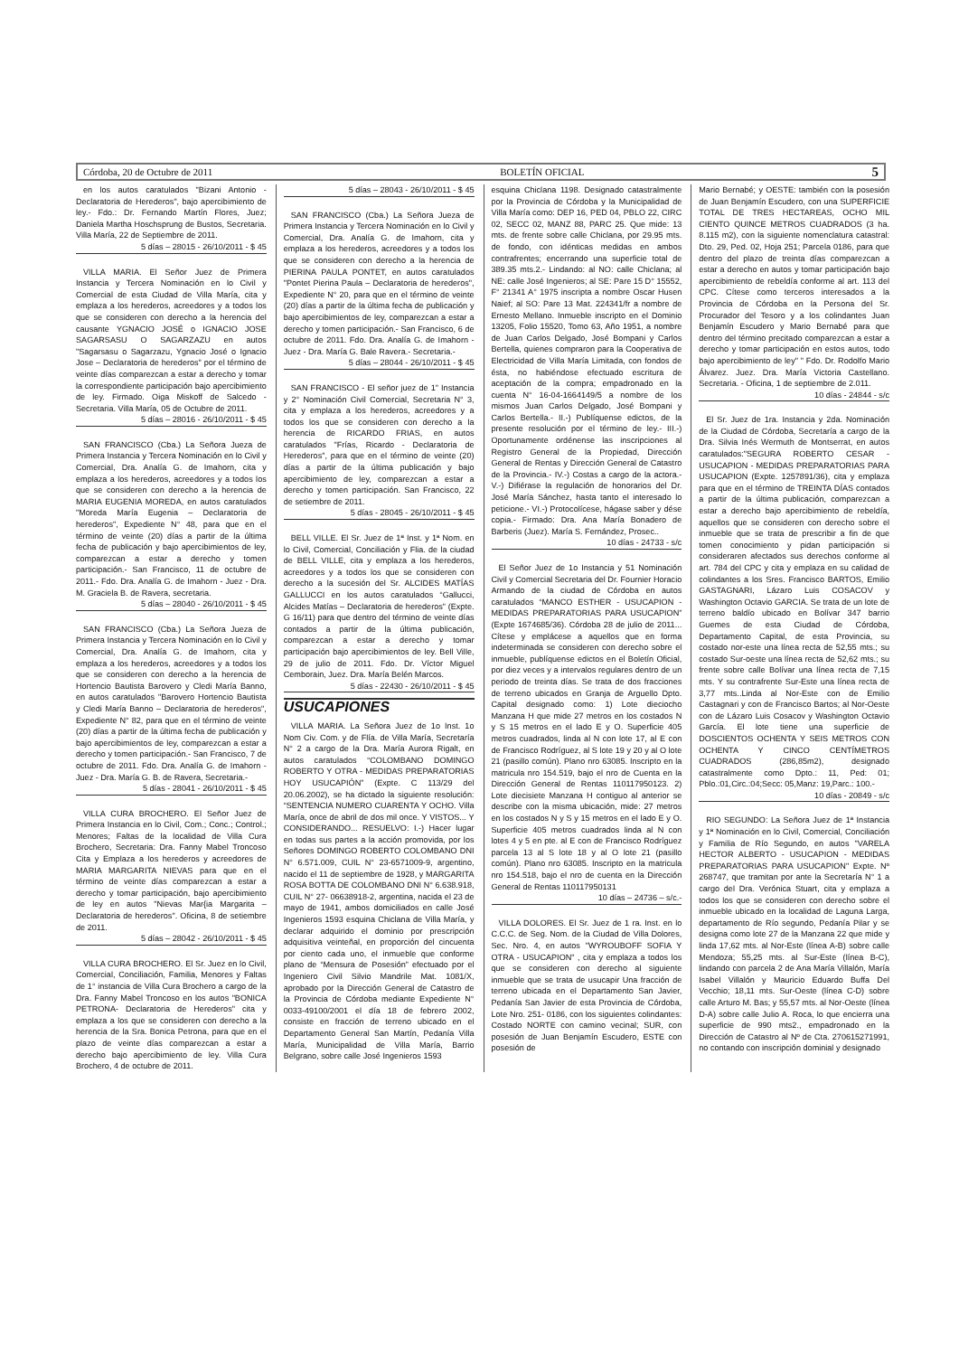Córdoba, 20 de Octubre de 2011 BOLETÍN OFICIAL 5
en los autos caratulados "Bizani Antonio - Declaratoria de Herederos", bajo apercibimiento de ley.- Fdo.: Dr. Fernando Martín Flores, Juez; Daniela Martha Hoschsprung de Bustos, Secretaria. Villa María, 22 de Septiembre de 2011.
5 días – 28015 - 26/10/2011 - $ 45
VILLA MARIA. El Señor Juez de Primera Instancia y Tercera Nominación en lo Civil y Comercial de esta Ciudad de Villa María, cita y emplaza a los herederos, acreedores y a todos los que se consideren con derecho a la herencia del causante YGNACIO JOSÉ o IGNACIO JOSE SAGARSASU O SAGARZAZU en autos "Sagarsasu o Sagarzazu, Ygnacio José o Ignacio Jose – Declaratoria de herederos" por el término de veinte días comparezcan a estar a derecho y tomar la correspondiente participación bajo apercibimiento de ley. Firmado. Oiga Miskoff de Salcedo - Secretaria. Villa María, 05 de Octubre de 2011.
5 días – 28016 - 26/10/2011 - $ 45
SAN FRANCISCO (Cba.) La Señora Jueza de Primera Instancia y Tercera Nominación en lo Civil y Comercial, Dra. Analía G. de Imahorn, cita y emplaza a los herederos, acreedores y a todos los que se consideren con derecho a la herencia de MARIA EUGENIA MOREDA, en autos caratulados "Moreda María Eugenia – Declaratoria de herederos", Expediente N° 48, para que en el término de veinte (20) días a partir de la última fecha de publicación y bajo apercibimientos de ley, comparezcan a estar a derecho y tomen participación.- San Francisco, 11 de octubre de 2011.- Fdo. Dra. Analía G. de Imahorn - Juez - Dra. M. Graciela B. de Ravera, secretaria.
5 días – 28040 - 26/10/2011 - $ 45
SAN FRANCISCO (Cba.) La Señora Jueza de Primera Instancia y Tercera Nominación en lo Civil y Comercial, Dra. Analía G. de Imahorn, cita y emplaza a los herederos, acreedores y a todos los que se consideren con derecho a la herencia de Hortencio Bautista Barovero y Cledi María Banno, en autos caratulados "Barovero Hortencio Bautista y Cledi María Banno – Declaratoria de herederos", Expediente N° 82, para que en el término de veinte (20) días a partir de la última fecha de publicación y bajo apercibimientos de ley, comparezcan a estar a derecho y tomen participación.- San Francisco, 7 de octubre de 2011. Fdo. Dra. Analía G. de Imahorn - Juez - Dra. María G. B. de Ravera, Secretaria.-
5 días - 28041 - 26/10/2011 - $ 45
VILLA CURA BROCHERO. El Señor Juez de Primera Instancia en lo Civil, Com.; Conc.; Control.; Menores; Faltas de la localidad de Villa Cura Brochero, Secretaria: Dra. Fanny Mabel Troncoso Cita y Emplaza a los herederos y acreedores de MARIA MARGARITA NIEVAS para que en el término de veinte días comparezcan a estar a derecho y tomar participación, bajo apercibimiento de ley en autos "Nievas Mar{ia Margarita – Declaratoria de herederos". Oficina, 8 de setiembre de 2011.
5 días – 28042 - 26/10/2011 - $ 45
VILLA CURA BROCHERO. El Sr. Juez en lo Civil, Comercial, Conciliación, Familia, Menores y Faltas de 1° instancia de Villa Cura Brochero a cargo de la Dra. Fanny Mabel Troncoso en los autos "BONICA PETRONA- Declaratoria de Herederos" cita y emplaza a los que se consideren con derecho a la herencia de la Sra. Bonica Petrona, para que en el plazo de veinte días comparezcan a estar a derecho bajo apercibimiento de ley. Villa Cura Brochero, 4 de octubre de 2011.
5 días – 28043 - 26/10/2011 - $ 45
SAN FRANCISCO (Cba.) La Señora Jueza de Primera Instancia y Tercera Nominación en lo Civil y Comercial, Dra. Analía G. de Imahorn, cita y emplaza a los herederos, acreedores y a todos los que se consideren con derecho a la herencia de PIERINA PAULA PONTET, en autos caratulados "Pontet Pierina Paula – Declaratoria de herederos", Expediente N° 20, para que en el término de veinte (20) días a partir de la última fecha de publicación y bajo apercibimientos de ley, comparezcan a estar a derecho y tomen participación.- San Francisco, 6 de octubre de 2011. Fdo. Dra. Analía G. de Imahorn - Juez - Dra. María G. Bale Ravera.- Secretaria.-
5 días – 28044 - 26/10/2011 - $ 45
SAN FRANCISCO - El señor juez de 1" Instancia y 2° Nominación Civil Comercial, Secretaria N° 3, cita y emplaza a los herederos, acreedores y a todos los que se consideren con derecho a la herencia de RICARDO FRIAS, en autos caratulados "Frías, Ricardo - Declaratoria de Herederos", para que en el término de veinte (20) días a partir de la última publicación y bajo apercibimiento de ley, comparezcan a estar a derecho y tomen participación. San Francisco, 22 de setiembre de 2011.
5 días - 28045 - 26/10/2011 - $ 45
BELL VILLE. El Sr. Juez de 1ª Inst. y 1ª Nom. en lo Civil, Comercial, Conciliación y Flia. de la ciudad de BELL VILLE, cita y emplaza a los herederos, acreedores y a todos los que se consideren con derecho a la sucesión del Sr. ALCIDES MATÍAS GALLUCCI en los autos caratulados “Gallucci, Alcides Matías – Declaratoria de herederos” (Expte. G 16/11) para que dentro del término de veinte días contados a partir de la última publicación, comparezcan a estar a derecho y tomar participación bajo apercibimientos de ley. Bell Ville, 29 de julio de 2011. Fdo. Dr. Víctor Miguel Cemborain, Juez. Dra. María Belén Marcos.
5 días - 22430 - 26/10/2011 - $ 45
USUCAPIONES
VILLA MARIA. La Señora Juez de 1o Inst. 1o Nom Civ. Com. y de Flía. de Villa María, Secretaría N° 2 a cargo de la Dra. María Aurora Rigalt, en autos caratulados “COLOMBANO DOMINGO ROBERTO Y OTRA - MEDIDAS PREPARATORIAS HOY USUCAPIÓN” (Expte. C 113/29 del 20.06.2002), se ha dictado la siguiente resolución: “SENTENCIA NUMERO CUARENTA Y OCHO. Villa María, once de abril de dos mil once. Y VISTOS... Y CONSIDERANDO... RESUELVO: I.-) Hacer lugar en todas sus partes a la acción promovida, por los Señores DOMINGO ROBERTO COLOMBANO DNI N° 6.571.009, CUIL N° 23-6571009-9, argentino, nacido el 11 de septiembre de 1928, y MARGARITA ROSA BOTTA DE COLOMBANO DNI N° 6.638.918, CUIL N° 27- 06638918-2, argentina, nacida el 23 de mayo de 1941, ambos domiciliados en calle José Ingenieros 1593 esquina Chiclana de Villa María, y declarar adquirido el dominio por prescripción adquisitiva veinteñal, en proporción del cincuenta por ciento cada uno, el inmueble que conforme plano de “Mensura de Posesión” efectuado por el Ingeniero Civil Silvio Mandrile Mat. 1081/X, aprobado por la Dirección General de Catastro de la Provincia de Córdoba mediante Expediente N° 0033-49100/2001 el día 18 de febrero 2002, consiste en fracción de terreno ubicado en el Departamento General San Martín, Pedanía Villa María, Municipalidad de Villa María, Barrio Belgrano, sobre calle José Ingenieros 1593
esquina Chiclana 1198. Designado catastralmente por la Provincia de Córdoba y la Municipalidad de Villa María como: DEP 16, PED 04, PBLO 22, CIRC 02, SECC 02, MANZ 88, PARC 25. Que mide: 13 mts. de frente sobre calle Chiclana, por 29.95 mts. de fondo, con idénticas medidas en ambos contrafrentes; encerrando una superficie total de 389.35 mts.2.- Lindando: al NO: calle Chiclana; al NE: calle José Ingenieros; al SE: Pare 15 D° 15552, F° 21341 A° 1975 inscripta a nombre Oscar Husen Naief; al SO: Pare 13 Mat. 224341/fr a nombre de Ernesto Mellano. Inmueble inscripto en el Dominio 13205, Folio 15520, Tomo 63, Año 1951, a nombre de Juan Carlos Delgado, José Bompani y Carlos Bertella, quienes compraron para la Cooperativa de Electricidad de Villa María Limitada, con fondos de ésta, no habiéndose efectuado escritura de aceptación de la compra; empadronado en la cuenta N° 16-04-1664149/5 a nombre de los mismos Juan Carlos Delgado, José Bompani y Carlos Bertella.- II.-) Publíquense edictos, de la presente resolución por el término de ley.- III.-) Oportunamente ordénense las inscripciones al Registro General de la Propiedad, Dirección General de Rentas y Dirección General de Catastro de la Provincia.- IV.-) Costas a cargo de la actora.- V.-) Difiérase la regulación de honorarios del Dr. José María Sánchez, hasta tanto el interesado lo peticione.- VI.-) Protocolícese, hágase saber y dése copia.- Firmado: Dra. Ana María Bonadero de Barberis (Juez). María S. Fernández, Prosec..
10 días - 24733 - s/c
El Señor Juez de 1o Instancia y 51 Nominación Civil y Comercial Secretaria del Dr. Fournier Horacio Armando de la ciudad de Córdoba en autos caratulados “MANCO ESTHER - USUCAPION - MEDIDAS PREPARATORIAS PARA USUCAPION” (Expte 1674685/36). Córdoba 28 de julio de 2011... Cítese y emplácese a aquellos que en forma indeterminada se consideren con derecho sobre el inmueble, publíquense edictos en el Boletín Oficial, por diez veces y a intervalos regulares dentro de un periodo de treinta días. Se trata de dos fracciones de terreno ubicados en Granja de Arguello Dpto. Capital designado como: 1) Lote dieciocho Manzana H que mide 27 metros en los costados N y S 15 metros en el lado E y O. Superficie 405 metros cuadrados, linda al N con lote 17, al E con de Francisco Rodríguez, al S lote 19 y 20 y al O lote 21 (pasillo común). Plano nro 63085. Inscripto en la matricula nro 154.519, bajo el nro de Cuenta en la Dirección General de Rentas 110117950123. 2) Lote diecisiete Manzana H contiguo al anterior se describe con la misma ubicación, mide: 27 metros en los costados N y S y 15 metros en el lado E y O. Superficie 405 metros cuadrados linda al N con lotes 4 y 5 en pte. al E con de Francisco Rodríguez parcela 13 al S lote 18 y al O lote 21 (pasillo común). Plano nro 63085. Inscripto en la matricula nro 154.518, bajo el nro de cuenta en la Dirección General de Rentas 110117950131
10 días – 24736 – s/c.-
VILLA DOLORES. El Sr. Juez de 1 ra. Inst. en lo C.C.C. de Seg. Nom. de la Ciudad de Villa Dolores, Sec. Nro. 4, en autos "WYROUBOFF SOFIA Y OTRA - USUCAPION" , cita y emplaza a todos los que se consideren con derecho al siguiente inmueble que se trata de usucapir Una fracción de terreno ubicada en el Departamento San Javier, Pedanía San Javier de esta Provincia de Córdoba, Lote Nro. 251- 0186, con los siguientes colindantes: Costado NORTE con camino vecinal; SUR, con posesión de Juan Benjamín Escudero, ESTE con posesión de
Mario Bernabé; y OESTE: también con la posesión de Juan Benjamín Escudero, con una SUPERFICIE TOTAL DE TRES HECTAREAS, OCHO MIL CIENTO QUINCE METROS CUADRADOS (3 ha. 8.115 m2), con la siguiente nomenclatura catastral: Dto. 29, Ped. 02, Hoja 251; Parcela 0186, para que dentro del plazo de treinta días comparezcan a estar a derecho en autos y tomar participación bajo apercibimiento de rebeldía conforme al art. 113 del CPC. Cítese como terceros interesados a la Provincia de Córdoba en la Persona del Sr. Procurador del Tesoro y a los colindantes Juan Benjamín Escudero y Mario Bernabé para que dentro del término precitado comparezcan a estar a derecho y tomar participación en estos autos, todo bajo apercibimiento de ley" " Fdo. Dr. Rodolfo Mario Álvarez. Juez. Dra. María Victoria Castellano. Secretaria. - Oficina, 1 de septiembre de 2.011.
10 días - 24844 - s/c
El Sr. Juez de 1ra. Instancia y 2da. Nominación de la Ciudad de Córdoba, Secretaría a cargo de la Dra. Silvia Inés Wermuth de Montserrat, en autos caratulados:"SEGURA ROBERTO CESAR - USUCAPION - MEDIDAS PREPARATORIAS PARA USUCAPION (Expte. 1257891/36), cita y emplaza para que en el término de TREINTA DÍAS contados a partir de la última publicación, comparezcan a estar a derecho bajo apercibimiento de rebeldía, aquellos que se consideren con derecho sobre el inmueble que se trata de prescribir a fin de que tomen conocimiento y pidan participación si consideraren afectados sus derechos conforme al art. 784 del CPC y cita y emplaza en su calidad de colindantes a los Sres. Francisco BARTOS, Emilio GASTAGNARI, Lázaro Luis COSACOV y Washington Octavio GARCIA. Se trata de un lote de terreno baldío ubicado en Bolívar 347 barrio Guemes de esta Ciudad de Córdoba, Departamento Capital, de esta Provincia, su costado nor-este una línea recta de 52,55 mts.; su costado Sur-oeste una línea recta de 52,62 mts.; su frente sobre calle Bolívar una línea recta de 7,15 mts. Y su contrafrente Sur-Este una línea recta de 3,77 mts..Linda al Nor-Este con de Emilio Castagnari y con de Francisco Bartos; al Nor-Oeste con de Lázaro Luis Cosacov y Washington Octavio García. El lote tiene una superficie de DOSCIENTOS OCHENTA Y SEIS METROS CON OCHENTA Y CINCO CENTÍMETROS CUADRADOS (286,85m2), designado catastralmente como Dpto.: 11, Ped: 01; Pblo.:01,Circ.:04;Secc: 05,Manz: 19,Parc.: 100.-
10 días - 20849 - s/c
RIO SEGUNDO: La Señora Juez de 1ª Instancia y 1ª Nominación en lo Civil, Comercial, Conciliación y Familia de Río Segundo, en autos "VARELA HECTOR ALBERTO - USUCAPION - MEDIDAS PREPARATORIAS PARA USUCAPION" Expte. Nº 268747, que tramitan por ante la Secretaría N° 1 a cargo del Dra. Verónica Stuart, cita y emplaza a todos los que se consideren con derecho sobre el inmueble ubicado en la localidad de Laguna Larga, departamento de Río segundo, Pedanía Pilar y se designa como lote 27 de la Manzana 22 que mide y linda 17,62 mts. al Nor-Este (línea A-B) sobre calle Mendoza; 55,25 mts. al Sur-Este (línea B-C), lindando con parcela 2 de Ana María Villalón, María Isabel Villalón y Mauricio Eduardo Buffa Del Vecchio; 18,11 mts. Sur-Oeste (línea C-D) sobre calle Arturo M. Bas; y 55,57 mts. al Nor-Oeste (línea D-A) sobre calle Julio A. Roca, lo que encierra una superficie de 990 mts2., empadronado en la Dirección de Catastro al Nº de Cta. 270615271991, no contando con inscripción dominial y designado